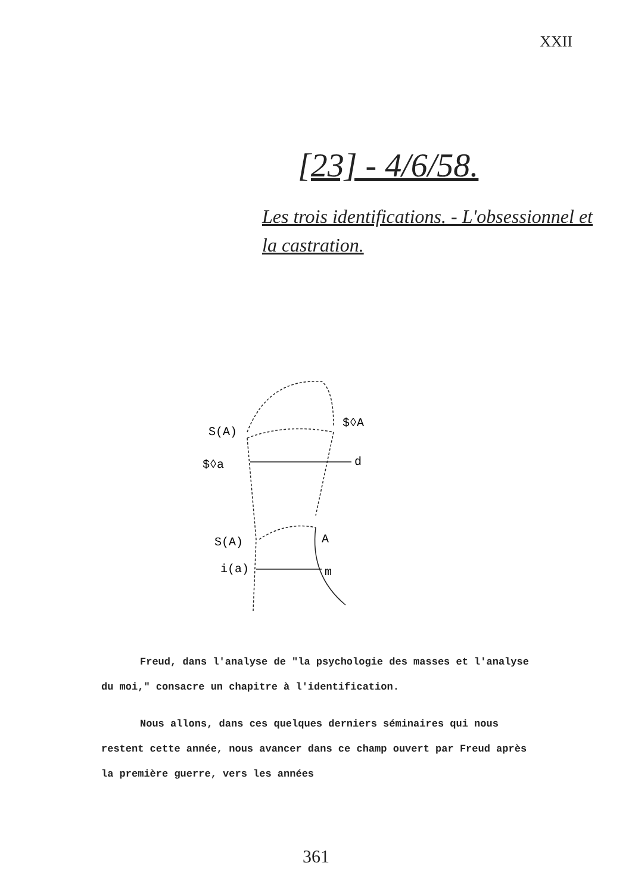XXII
[23] - 4/6/58.
Les trois identifications. - L'obsessionnel et la castration.
S(A)
$◊A
$◊a
d
S(A)
A
i(a)
m
Freud, dans l'analyse de "la psychologie des masses et l'analyse du moi," consacre un chapitre à l'identification.
Nous allons, dans ces quelques derniers séminaires qui nous restent cette année, nous avancer dans ce champ ouvert par Freud après la première guerre, vers les années
361